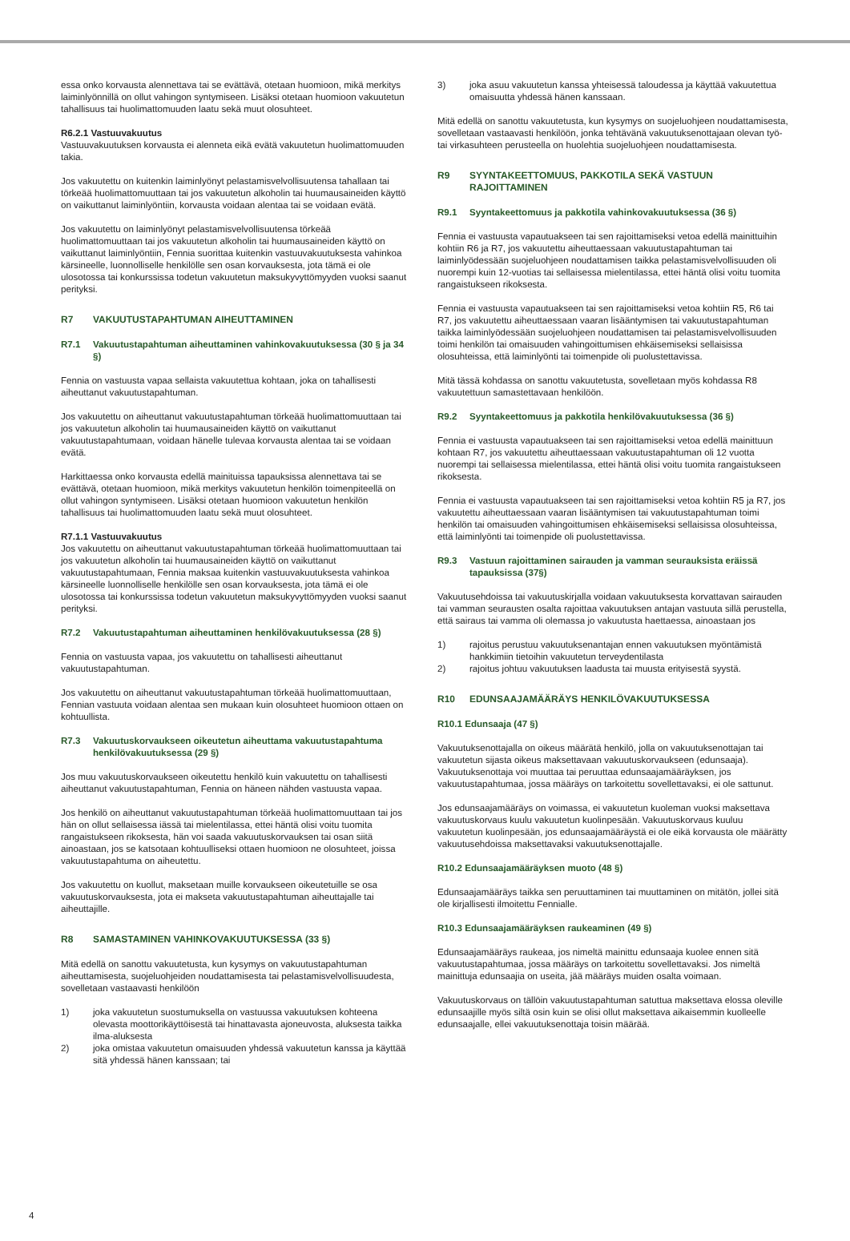essa onko korvausta alennettava tai se evättävä, otetaan huomioon, mikä merkitys laiminlyönnillä on ollut vahingon syntymiseen. Lisäksi otetaan huomioon vakuutetun tahallisuus tai huolimattomuuden laatu sekä muut olosuhteet.
R6.2.1 Vastuuvakuutus
Vastuuvakuutuksen korvausta ei alenneta eikä evätä vakuutetun huolimattomuuden takia.
Jos vakuutettu on kuitenkin laiminlyönyt pelastamisvelvollisuutensa tahallaan tai törkeää huolimattomuuttaan tai jos vakuutetun alkoholin tai huumausaineiden käyttö on vaikuttanut laiminlyöntiin, korvausta voidaan alentaa tai se voidaan evätä.
Jos vakuutettu on laiminlyönyt pelastamisvelvollisuutensa törkeää huolimattomuuttaan tai jos vakuutetun alkoholin tai huumausaineiden käyttö on vaikuttanut laiminlyöntiin, Fennia suorittaa kuitenkin vastuuvakuutuksesta vahinkoa kärsineelle, luonnolliselle henkilölle sen osan korvauksesta, jota tämä ei ole ulosotossa tai konkurssissa todetun vakuutetun maksukyvyttömyyden vuoksi saanut perityksi.
R7 VAKUUTUSTAPAHTUMAN AIHEUTTAMINEN
R7.1 Vakuutustapahtuman aiheuttaminen vahinkovakuutuksessa (30 § ja 34 §)
Fennia on vastuusta vapaa sellaista vakuutettua kohtaan, joka on tahallisesti aiheuttanut vakuutustapahtuman.
Jos vakuutettu on aiheuttanut vakuutustapahtuman törkeää huolimattomuuttaan tai jos vakuutetun alkoholin tai huumausaineiden käyttö on vaikuttanut vakuutustapahtumaan, voidaan hänelle tulevaa korvausta alentaa tai se voidaan evätä.
Harkittaessa onko korvausta edellä mainituissa tapauksissa alennettava tai se evättävä, otetaan huomioon, mikä merkitys vakuutetun henkilön toimenpiteellä on ollut vahingon syntymiseen. Lisäksi otetaan huomioon vakuutetun henkilön tahallisuus tai huolimattomuuden laatu sekä muut olosuhteet.
R7.1.1 Vastuuvakuutus
Jos vakuutettu on aiheuttanut vakuutustapahtuman törkeää huolimattomuuttaan tai jos vakuutetun alkoholin tai huumausaineiden käyttö on vaikuttanut vakuutustapahtumaan, Fennia maksaa kuitenkin vastuuvakuutuksesta vahinkoa kärsineelle luonnolliselle henkilölle sen osan korvauksesta, jota tämä ei ole ulosotossa tai konkurssissa todetun vakuutetun maksukyvyttömyyden vuoksi saanut perityksi.
R7.2 Vakuutustapahtuman aiheuttaminen henkilövakuutuksessa (28 §)
Fennia on vastuusta vapaa, jos vakuutettu on tahallisesti aiheuttanut vakuutustapahtuman.
Jos vakuutettu on aiheuttanut vakuutustapahtuman törkeää huolimattomuuttaan, Fennian vastuuta voidaan alentaa sen mukaan kuin olosuhteet huomioon ottaen on kohtuullista.
R7.3 Vakuutuskorvaukseen oikeutetun aiheuttama vakuutustapahtuma henkilövakuutuksessa (29 §)
Jos muu vakuutuskorvaukseen oikeutettu henkilö kuin vakuutettu on tahallisesti aiheuttanut vakuutustapahtuman, Fennia on häneen nähden vastuusta vapaa.
Jos henkilö on aiheuttanut vakuutustapahtuman törkeää huolimattomuuttaan tai jos hän on ollut sellaisessa iässä tai mielentilassa, ettei häntä olisi voitu tuomita rangaistukseen rikoksesta, hän voi saada vakuutuskorvauksen tai osan siitä ainoastaan, jos se katsotaan kohtuulliseksi ottaen huomioon ne olosuhteet, joissa vakuutustapahtuma on aiheutettu.
Jos vakuutettu on kuollut, maksetaan muille korvaukseen oikeutetuille se osa vakuutuskorvauksesta, jota ei makseta vakuutustapahtuman aiheuttajalle tai aiheuttajille.
R8 SAMASTAMINEN VAHINKOVAKUUTUKSESSA (33 §)
Mitä edellä on sanottu vakuutetusta, kun kysymys on vakuutustapahtuman aiheuttamisesta, suojeluohjeiden noudattamisesta tai pelastamisvelvollisuudesta, sovelletaan vastaavasti henkilöön
1) joka vakuutetun suostumuksella on vastuussa vakuutuksen kohteena olevasta moottorikäyttöisestä tai hinattavasta ajoneuvosta, aluksesta taikka ilma-aluksesta
2) joka omistaa vakuutetun omaisuuden yhdessä vakuutetun kanssa ja käyttää sitä yhdessä hänen kanssaan; tai
3) joka asuu vakuutetun kanssa yhteisessä taloudessa ja käyttää vakuutettua omaisuutta yhdessä hänen kanssaan.
Mitä edellä on sanottu vakuutetusta, kun kysymys on suojeluohjeen noudattamisesta, sovelletaan vastaavasti henkilöön, jonka tehtävänä vakuutuksenottajaan olevan työ- tai virkasuhteen perusteella on huolehtia suojeluohjeen noudattamisesta.
R9 SYYNTAKEETTOMUUS, PAKKOTILA SEKÄ VASTUUN RAJOITTAMINEN
R9.1 Syyntakeettomuus ja pakkotila vahinkovakuutuksessa (36 §)
Fennia ei vastuusta vapautuakseen tai sen rajoittamiseksi vetoa edellä mainittuihin kohtiin R6 ja R7, jos vakuutettu aiheuttaessaan vakuutustapahtuman tai laiminlyödessään suojeluohjeen noudattamisen taikka pelastamisvelvollisuuden oli nuorempi kuin 12-vuotias tai sellaisessa mielentilassa, ettei häntä olisi voitu tuomita rangaistukseen rikoksesta.
Fennia ei vastuusta vapautuakseen tai sen rajoittamiseksi vetoa kohtiin R5, R6 tai R7, jos vakuutettu aiheuttaessaan vaaran lisääntymisen tai vakuutustapahtuman taikka laiminlyödessään suojeluohjeen noudattamisen tai pelastamisvelvollisuuden toimi henkilön tai omaisuuden vahingoittumisen ehkäisemiseksi sellaisissa olosuhteissa, että laiminlyönti tai toimenpide oli puolustettavissa.
Mitä tässä kohdassa on sanottu vakuutetusta, sovelletaan myös kohdassa R8 vakuutettuun samastettavaan henkilöön.
R9.2 Syyntakeettomuus ja pakkotila henkilövakuutuksessa (36 §)
Fennia ei vastuusta vapautuakseen tai sen rajoittamiseksi vetoa edellä mainittuun kohtaan R7, jos vakuutettu aiheuttaessaan vakuutustapahtuman oli 12 vuotta nuorempi tai sellaisessa mielentilassa, ettei häntä olisi voitu tuomita rangaistukseen rikoksesta.
Fennia ei vastuusta vapautuakseen tai sen rajoittamiseksi vetoa kohtiin R5 ja R7, jos vakuutettu aiheuttaessaan vaaran lisääntymisen tai vakuutustapahtuman toimi henkilön tai omaisuuden vahingoittumisen ehkäisemiseksi sellaisissa olosuhteissa, että laiminlyönti tai toimenpide oli puolustettavissa.
R9.3 Vastuun rajoittaminen sairauden ja vamman seurauksista eräissä tapauksissa (37§)
Vakuutusehdoissa tai vakuutuskirjalla voidaan vakuutuksesta korvattavan sairauden tai vamman seurausten osalta rajoittaa vakuutuksen antajan vastuuta sillä perustella, että sairaus tai vamma oli olemassa jo vakuutusta haettaessa, ainoastaan jos
1) rajoitus perustuu vakuutuksenantajan ennen vakuutuksen myöntämistä hankkimiin tietoihin vakuutetun terveydentilasta
2) rajoitus johtuu vakuutuksen laadusta tai muusta erityisestä syystä.
R10 EDUNSAAJAMÄÄRÄYS HENKILÖVAKUUTUKSESSA
R10.1 Edunsaaja (47 §)
Vakuutuksenottajalla on oikeus määrätä henkilö, jolla on vakuutuksenottajan tai vakuutetun sijasta oikeus maksettavaan vakuutuskorvaukseen (edunsaaja). Vakuutuksenottaja voi muuttaa tai peruuttaa edunsaajamääräyksen, jos vakuutustapahtumaa, jossa määräys on tarkoitettu sovellettavaksi, ei ole sattunut.
Jos edunsaajamääräys on voimassa, ei vakuutetun kuoleman vuoksi maksettava vakuutuskorvaus kuulu vakuutetun kuolinpesään. Vakuutuskorvaus kuuluu vakuutetun kuolinpesään, jos edunsaajamääräystä ei ole eikä korvausta ole määrätty vakuutusehdoissa maksettavaksi vakuutuksenottajalle.
R10.2 Edunsaajamääräyksen muoto (48 §)
Edunsaajamääräys taikka sen peruuttaminen tai muuttaminen on mitätön, jollei sitä ole kirjallisesti ilmoitettu Fennialle.
R10.3 Edunsaajamääräyksen raukeaminen (49 §)
Edunsaajamääräys raukeaa, jos nimeltä mainittu edunsaaja kuolee ennen sitä vakuutustapahtumaa, jossa määräys on tarkoitettu sovellettavaksi. Jos nimeltä mainittuja edunsaajia on useita, jää määräys muiden osalta voimaan.
Vakuutuskorvaus on tällöin vakuutustapahtuman satuttua maksettava elossa oleville edunsaajille myös siltä osin kuin se olisi ollut maksettava aikaisemmin kuolleelle edunsaajalle, ellei vakuutuksenottaja toisin määrää.
4